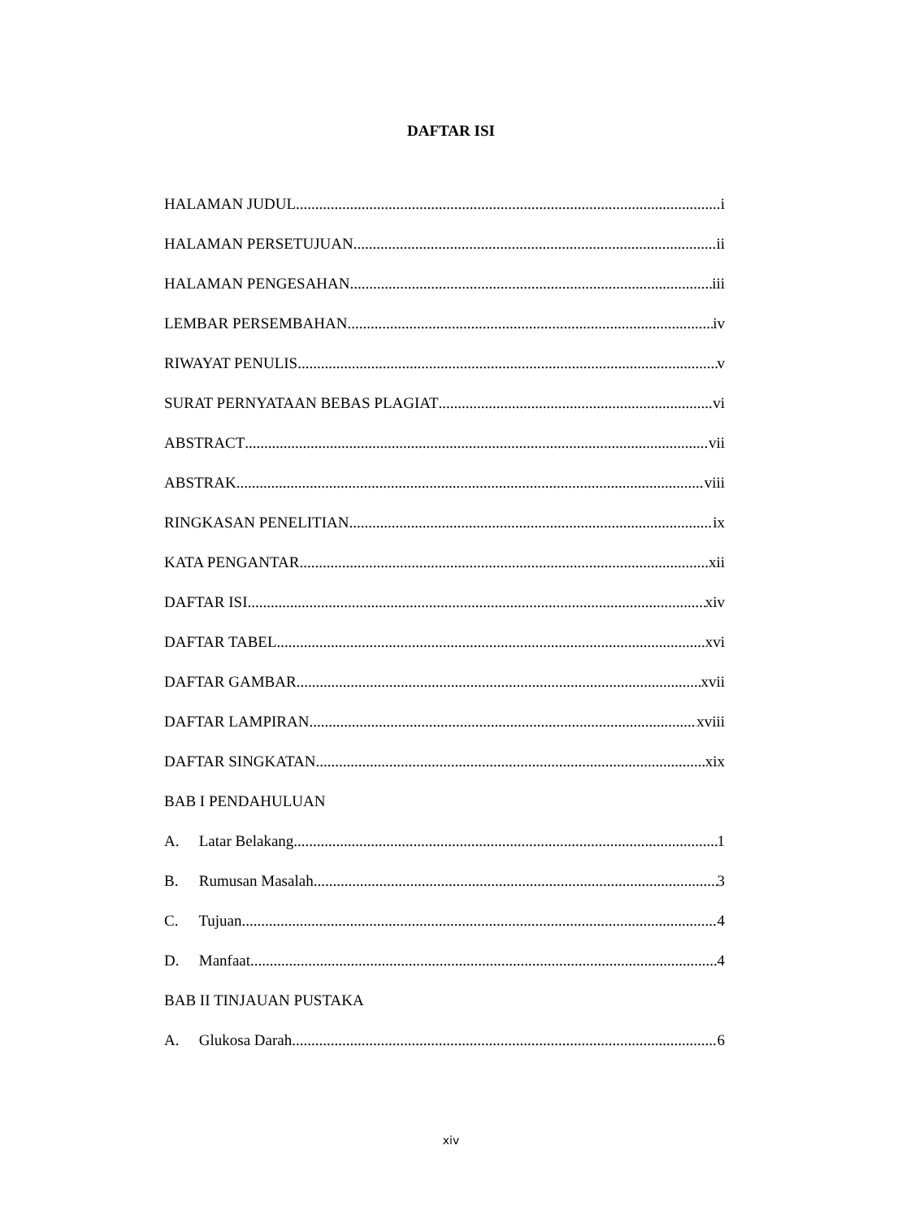DAFTAR ISI
HALAMAN JUDUL i
HALAMAN PERSETUJUAN ii
HALAMAN PENGESAHAN iii
LEMBAR PERSEMBAHAN iv
RIWAYAT PENULIS v
SURAT PERNYATAAN BEBAS PLAGIAT vi
ABSTRACT vii
ABSTRAK viii
RINGKASAN PENELITIAN ix
KATA PENGANTAR xii
DAFTAR ISI xiv
DAFTAR TABEL xvi
DAFTAR GAMBAR xvii
DAFTAR LAMPIRAN xviii
DAFTAR SINGKATAN xix
BAB I PENDAHULUAN
A. Latar Belakang 1
B. Rumusan Masalah 3
C. Tujuan 4
D. Manfaat 4
BAB II TINJAUAN PUSTAKA
A. Glukosa Darah 6
xiv